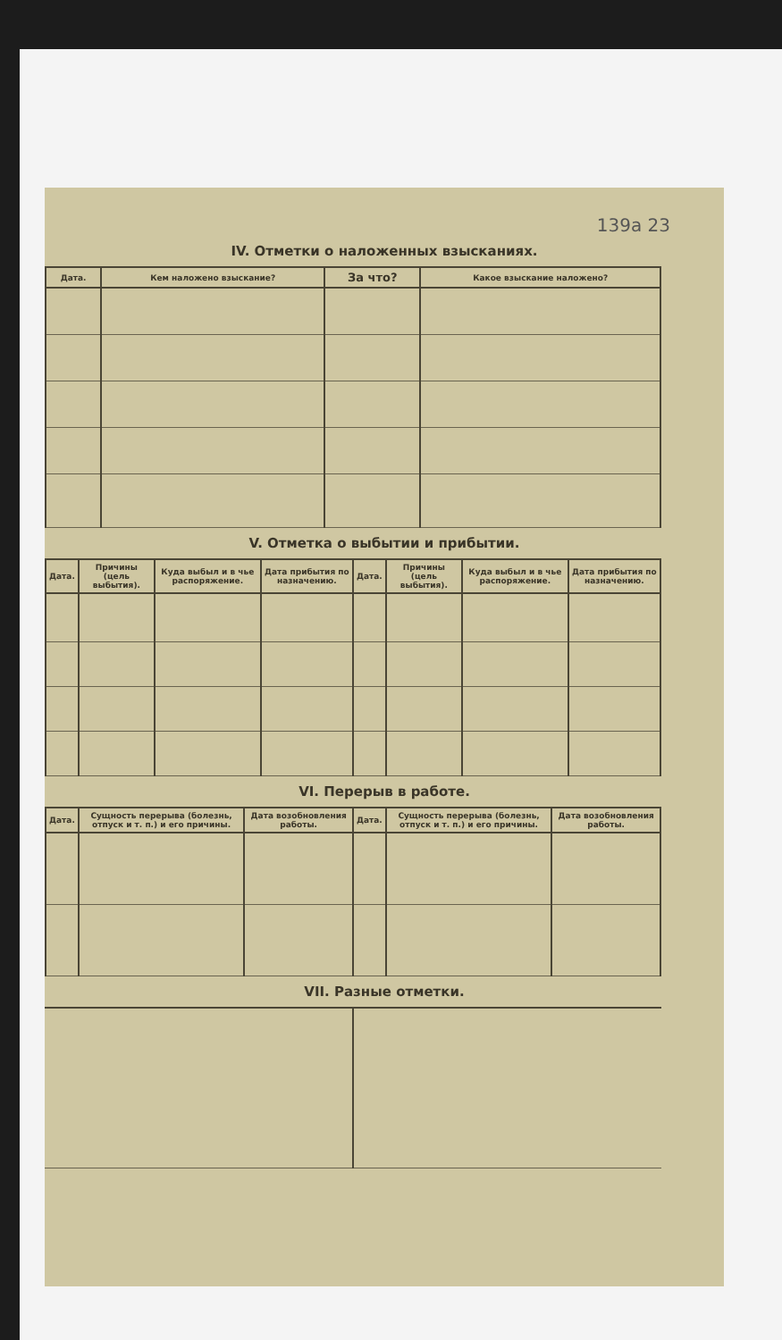139а 23
IV. Отметки о наложенных взысканиях.
| Дата. | Кем наложено взыскание? | За что? | Какое взыскание наложено? |
| --- | --- | --- | --- |
V. Отметка о выбытии и прибытии.
| Дата. | Причины (цель выбытия). | Куда выбыл и в чье распоряжение. | Дата прибытия по назначению. | Дата. | Причины (цель выбытия). | Куда выбыл и в чье распоряжение. | Дата прибытия по назначению. |
| --- | --- | --- | --- | --- | --- | --- | --- |
VI. Перерыв в работе.
| Дата. | Сущность перерыва (болезнь, отпуск и т. п.) и его причины. | Дата возобновления работы. | Дата. | Сущность перерыва (болезнь, отпуск и т. п.) и его причины. | Дата возобновления работы. |
| --- | --- | --- | --- | --- | --- |
VII. Разные отметки.